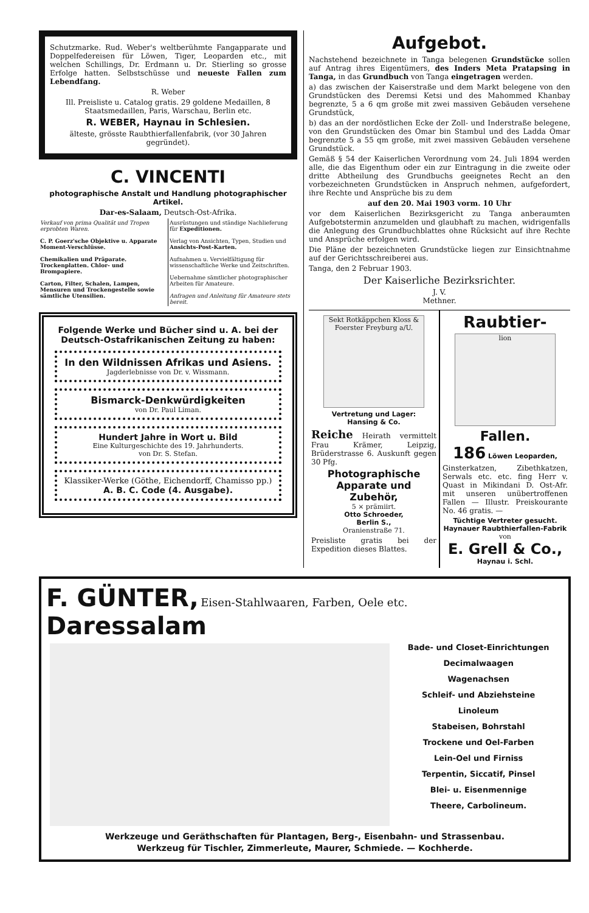Schutzmarke. Rud. Weber's weltberühmte Fangapparate und Doppelfedereisen für Löwen, Tiger, Leoparden etc., mit welchen Schillings, Dr. Erdmann u. Dr. Stierling so grosse Erfolge hatten. Selbstschüsse und neueste Fallen zum Lebendfang.
R. Weber
Ill. Preisliste u. Catalog gratis. 29 goldene Medaillen, 8 Staatsmedaillen, Paris, Warschau, Berlin etc.
R. WEBER, Haynau in Schlesien.
ältestе, grösste Raubthierfallenfabrik, (vor 30 Jahren gegründet).
C. VINCENTI
photographische Anstalt und Handlung photographischer Artikel.
Dar-es-Salaam, Deutsch-Ost-Afrika.
Verkauf von prima Qualität und Tropen erprobten Waren.
C. P. Goerz'sche Objektive u. Apparate Moment-Verschlüsse.
Chemikalien und Präparate. Trockenplatten. Chlor- und Brompapiere.
Carton, Filter, Schalen, Lampen, Mensuren und Trockengestelle sowie sämtliche Utensilien.
Ausrüstungen und ständige Nachlieferung für Expeditionen.
Verlag von Ansichten, Typen, Studien und Ansichts-Post-Karten.
Aufnahmen u. Vervielfältigung für wissenschaftliche Werke und Zeitschriften.
Uebernahme sämtlicher photographischer Arbeiten für Amateure.
Anfragen und Anleitung für Amateure stets bereit.
Folgende Werke und Bücher sind u. A. bei der Deutsch-Ostafrikanischen Zeitung zu haben:
In den Wildnissen Afrikas und Asiens.
Jagderlebnisse von Dr. v. Wissmann.
Bismarck-Denkwürdigkeiten
von Dr. Paul Liman.
Hundert Jahre in Wort u. Bild
Eine Kulturgeschichte des 19. Jahrhunderts.
von Dr. S. Stefan.
Klassiker-Werke (Göthe, Eichendorff, Chamisso pp.)
A. B. C. Code (4. Ausgabe).
Aufgebot.
Nachstehend bezeichnete in Tanga belegenen Grundstücke sollen auf Antrag ihres Eigentümers, des Inders Meta Pratapsing in Tanga, in das Grundbuch von Tanga eingetragen werden.
a) das zwischen der Kaiserstraße und dem Markt belegene von den Grundstücken des Deremsi Ketsi und des Mahommed Khanbay begrenzte, 5 a 6 qm große mit zwei massiven Gebäuden versehene Grundstück,
b) das an der nordöstlichen Ecke der Zoll- und Inderstraße belegene, von den Grundstücken des Omar bin Stambul und des Ladda Omar begrenzte 5 a 55 qm große, mit zwei massiven Gebäuden versehene Grundstück.
Gemäß § 54 der Kaiserlichen Verordnung vom 24. Juli 1894 werden alle, die das Eigenthum oder ein zur Eintragung in die zweite oder dritte Abtheilung des Grundbuchs geeignetes Recht an den vorbezeichneten Grundstücken in Anspruch nehmen, aufgefordert, ihre Rechte und Ansprüche bis zu dem
auf den 20. Mai 1903 vorm. 10 Uhr
vor dem Kaiserlichen Bezirksgericht zu Tanga anberaumten Aufgebotstermin anzumelden und glaubhaft zu machen, widrigenfalls die Anlegung des Grundbuchblattes ohne Rücksicht auf ihre Rechte und Ansprüche erfolgen wird.
Die Pläne der bezeichneten Grundstücke liegen zur Einsichtnahme auf der Gerichtsschreiberei aus.
Tanga, den 2 Februar 1903.
Der Kaiserliche Bezirksrichter.
J. V.
Methner.
Sekt Rotkäppchen Kloss & Foerster Freyburg a/U.
Vertretung und Lager:
Hansing & Co.
Reiche Heirath vermittelt Frau Krämer, Leipzig, Brüderstrasse 6. Auskunft gegen 30 Pfg.
Photographische Apparate und Zubehör,
5 × prämiirt.
Otto Schroeder,
Berlin S.,
Oranienstraße 71.
Preisliste gratis bei der Expedition dieses Blattes.
Raubtier-
lion
Fallen.
186 Löwen Leoparden,
Ginsterkatzen, Zibethkatzen, Serwals etc. etc. fing Herr v. Quast in Mikindani D. Ost-Afr. mit unseren unübertroffenen Fallen — Illustr. Preiskourante No. 46 gratis. —
Tüchtige Vertreter gesucht.
Haynauer Raubthierfallen-Fabrik
von
E. Grell & Co.,
Haynau i. Schl.
F. GÜNTER, Eisen-Stahlwaaren, Farben, Oele etc. Daressalam
Bade- und Closet-Einrichtungen
Decimalwaagen
Wagenachsen
Schleif- und Abziehsteine
Linoleum
Stabeisen, Bohrstahl
Trockene und Oel-Farben
Lein-Oel und Firniss
Terpentin, Siccatif, Pinsel
Blei- u. Eisenmennige
Theere, Carbolineum.
Werkzeuge und Geräthschaften für Plantagen, Berg-, Eisenbahn- und Strassenbau.
Werkzeug für Tischler, Zimmerleute, Maurer, Schmiede. — Kochherde.